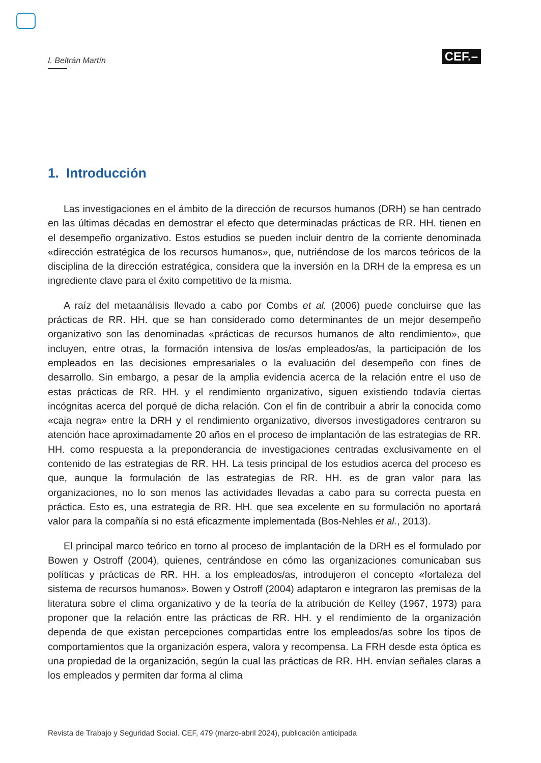I. Beltrán Martín
CEF.–
1. Introducción
Las investigaciones en el ámbito de la dirección de recursos humanos (DRH) se han centrado en las últimas décadas en demostrar el efecto que determinadas prácticas de RR. HH. tienen en el desempeño organizativo. Estos estudios se pueden incluir dentro de la corriente denominada «dirección estratégica de los recursos humanos», que, nutriéndose de los marcos teóricos de la disciplina de la dirección estratégica, considera que la inversión en la DRH de la empresa es un ingrediente clave para el éxito competitivo de la misma.
A raíz del metaanálisis llevado a cabo por Combs et al. (2006) puede concluirse que las prácticas de RR. HH. que se han considerado como determinantes de un mejor desempeño organizativo son las denominadas «prácticas de recursos humanos de alto rendimiento», que incluyen, entre otras, la formación intensiva de los/as empleados/as, la participación de los empleados en las decisiones empresariales o la evaluación del desempeño con fines de desarrollo. Sin embargo, a pesar de la amplia evidencia acerca de la relación entre el uso de estas prácticas de RR. HH. y el rendimiento organizativo, siguen existiendo todavía ciertas incógnitas acerca del porqué de dicha relación. Con el fin de contribuir a abrir la conocida como «caja negra» entre la DRH y el rendimiento organizativo, diversos investigadores centraron su atención hace aproximadamente 20 años en el proceso de implantación de las estrategias de RR. HH. como respuesta a la preponderancia de investigaciones centradas exclusivamente en el contenido de las estrategias de RR. HH. La tesis principal de los estudios acerca del proceso es que, aunque la formulación de las estrategias de RR. HH. es de gran valor para las organizaciones, no lo son menos las actividades llevadas a cabo para su correcta puesta en práctica. Esto es, una estrategia de RR. HH. que sea excelente en su formulación no aportará valor para la compañía si no está eficazmente implementada (Bos-Nehles et al., 2013).
El principal marco teórico en torno al proceso de implantación de la DRH es el formulado por Bowen y Ostroff (2004), quienes, centrándose en cómo las organizaciones comunicaban sus políticas y prácticas de RR. HH. a los empleados/as, introdujeron el concepto «fortaleza del sistema de recursos humanos». Bowen y Ostroff (2004) adaptaron e integraron las premisas de la literatura sobre el clima organizativo y de la teoría de la atribución de Kelley (1967, 1973) para proponer que la relación entre las prácticas de RR. HH. y el rendimiento de la organización dependa de que existan percepciones compartidas entre los empleados/as sobre los tipos de comportamientos que la organización espera, valora y recompensa. La FRH desde esta óptica es una propiedad de la organización, según la cual las prácticas de RR. HH. envían señales claras a los empleados y permiten dar forma al clima
Revista de Trabajo y Seguridad Social. CEF, 479 (marzo-abril 2024), publicación anticipada